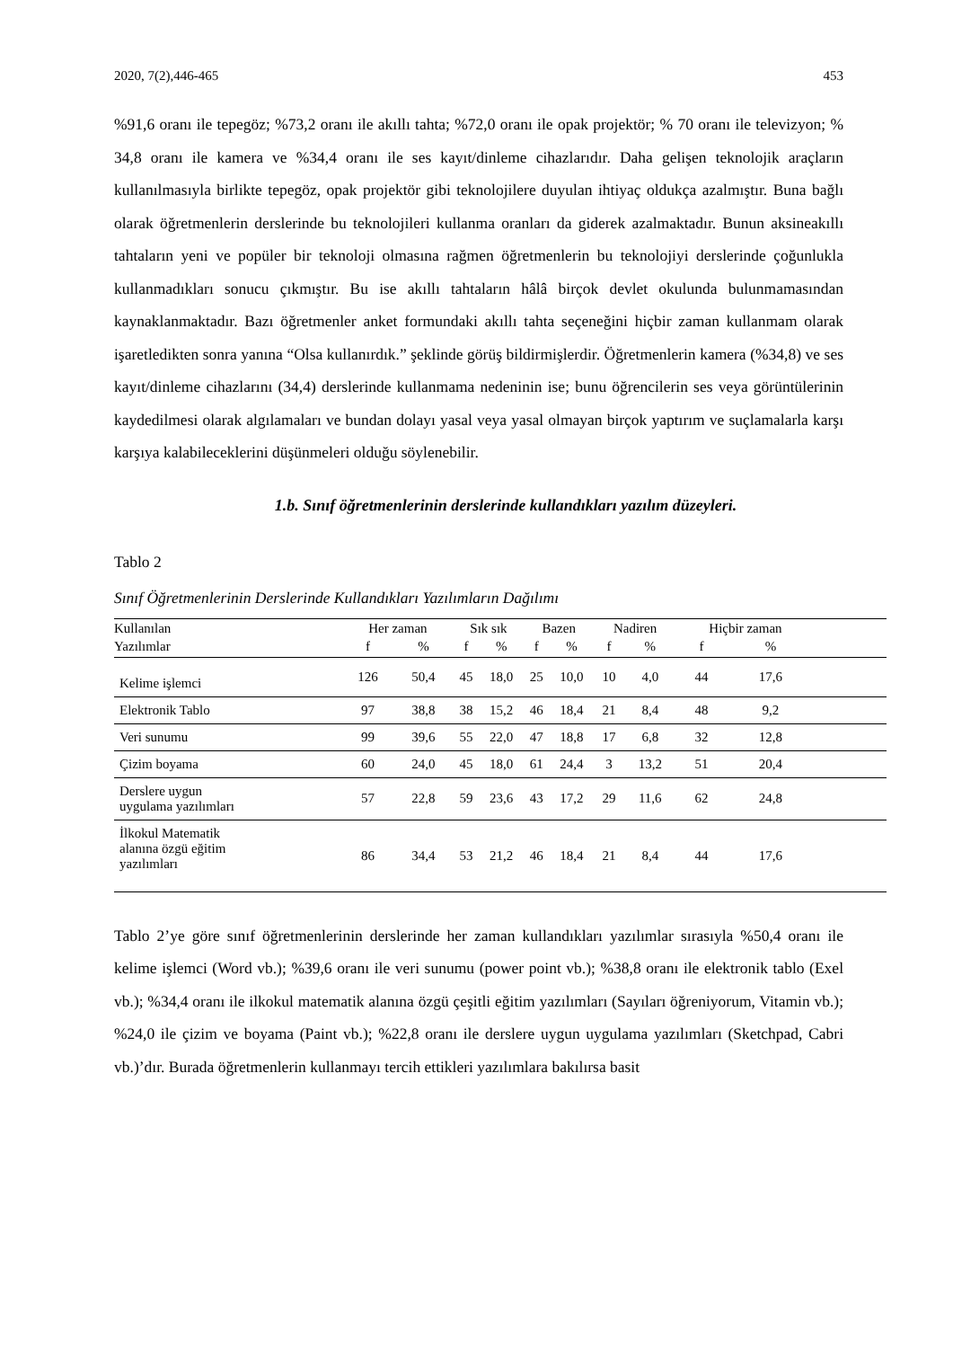2020, 7(2),446-465 453
%91,6 oranı ile tepegöz; %73,2 oranı ile akıllı tahta; %72,0 oranı ile opak projektör; % 70 oranı ile televizyon; % 34,8 oranı ile kamera ve %34,4 oranı ile ses kayıt/dinleme cihazlarıdır. Daha gelişen teknolojik araçların kullanılmasıyla birlikte tepegöz, opak projektör gibi teknolojilere duyulan ihtiyaç oldukça azalmıştır. Buna bağlı olarak öğretmenlerin derslerinde bu teknolojileri kullanma oranları da giderek azalmaktadır. Bunun aksineakıllı tahtaların yeni ve popüler bir teknoloji olmasına rağmen öğretmenlerin bu teknolojiyi derslerinde çoğunlukla kullanmadıkları sonucu çıkmıştır. Bu ise akıllı tahtaların hâlâ birçok devlet okulunda bulunmamasından kaynaklanmaktadır. Bazı öğretmenler anket formundaki akıllı tahta seçeneğini hiçbir zaman kullanmam olarak işaretledikten sonra yanına “Olsa kullanırdık.” şeklinde görüş bildirmişlerdir. Öğretmenlerin kamera (%34,8) ve ses kayıt/dinleme cihazlarını (34,4) derslerinde kullanmama nedeninin ise; bunu öğrencilerin ses veya görüntülerinin kaydedilmesi olarak algılamaları ve bundan dolayı yasal veya yasal olmayan birçok yaptırım ve suçlamalarla karşı karşıya kalabileceklerini düşünmeleri olduğu söylenebilir.
1.b. Sınıf öğretmenlerinin derslerinde kullandıkları yazılım düzeyleri.
Tablo 2
Sınıf Öğretmenlerinin Derslerinde Kullandıkları Yazılımların Dağılımı
| Kullanılan | Her zaman | | Sık sık | | Bazen | | Nadiren | | Hiçbir zaman | | |
| --- | --- | --- | --- | --- | --- | --- | --- | --- | --- | --- | --- |
| Yazılımlar | f | % | f | % | f | % | f | % | f | % | |
| Kelime işlemci | 126 | 50,4 | 45 | 18,0 | 25 | 10,0 | 10 | 4,0 | 44 | 17,6 | |
| Elektronik Tablo | 97 | 38,8 | 38 | 15,2 | 46 | 18,4 | 21 | 8,4 | 48 | 9,2 | |
| Veri sunumu | 99 | 39,6 | 55 | 22,0 | 47 | 18,8 | 17 | 6,8 | 32 | 12,8 | |
| Çizim boyama | 60 | 24,0 | 45 | 18,0 | 61 | 24,4 | 3 | 13,2 | 51 | 20,4 | |
| Derslere uygun uygulama yazılımları | 57 | 22,8 | 59 | 23,6 | 43 | 17,2 | 29 | 11,6 | 62 | 24,8 | |
| İlkokul Matematik alanına özgü eğitim yazılımları | 86 | 34,4 | 53 | 21,2 | 46 | 18,4 | 21 | 8,4 | 44 | 17,6 | |
Tablo 2’ye göre sınıf öğretmenlerinin derslerinde her zaman kullandıkları yazılımlar sırasıyla %50,4 oranı ile kelime işlemci (Word vb.); %39,6 oranı ile veri sunumu (power point vb.); %38,8 oranı ile elektronik tablo (Exel vb.); %34,4 oranı ile ilkokul matematik alanına özgü çeşitli eğitim yazılımları (Sayıları öğreniyorum, Vitamin vb.); %24,0 ile çizim ve boyama (Paint vb.); %22,8 oranı ile derslere uygun uygulama yazılımları (Sketchpad, Cabri vb.)’dır. Burada öğretmenlerin kullanmayı tercih ettikleri yazılımlara bakılırsa basit